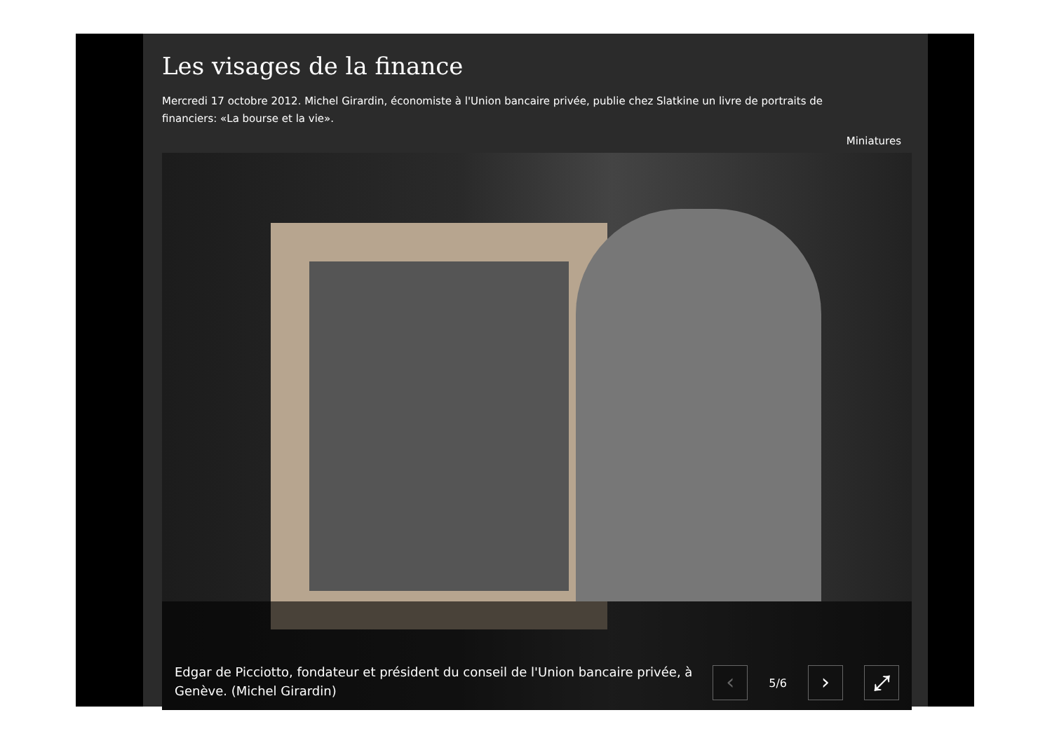Les visages de la finance
Mercredi 17 octobre 2012. Michel Girardin, économiste à l'Union bancaire privée, publie chez Slatkine un livre de portraits de financiers: «La bourse et la vie».
Miniatures
Edgar de Picciotto, fondateur et président du conseil de l'Union bancaire privée, à Genève. (Michel Girardin)
‹
5/6
› ⤢